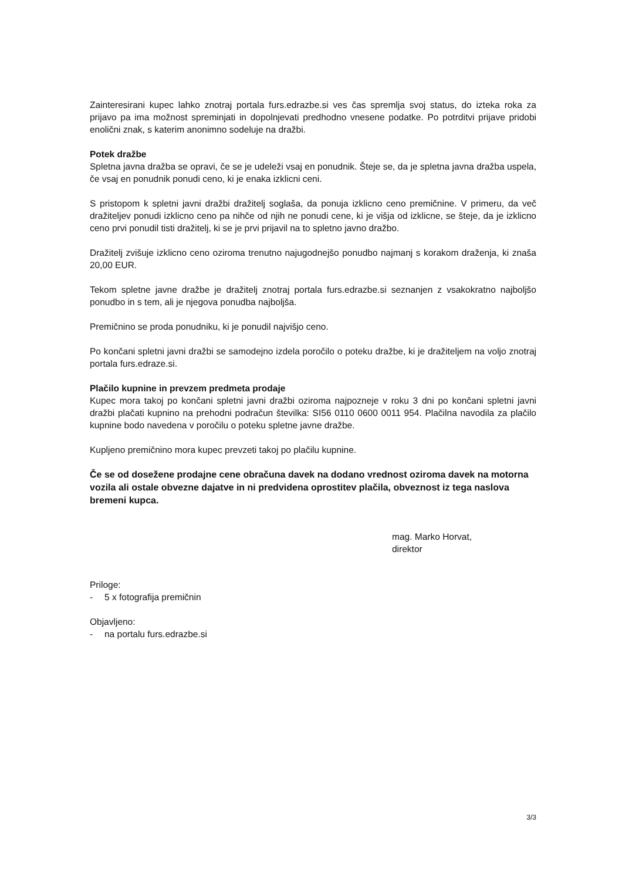Zainteresirani kupec lahko znotraj portala furs.edrazbe.si ves čas spremlja svoj status, do izteka roka za prijavo pa ima možnost spreminjati in dopolnjevati predhodno vnesene podatke. Po potrditvi prijave pridobi enolični znak, s katerim anonimno sodeluje na dražbi.
Potek dražbe
Spletna javna dražba se opravi, če se je udeleži vsaj en ponudnik. Šteje se, da je spletna javna dražba uspela, če vsaj en ponudnik ponudi ceno, ki je enaka izklicni ceni.
S pristopom k spletni javni dražbi dražitelj soglaša, da ponuja izklicno ceno premičnine. V primeru, da več dražiteljev ponudi izklicno ceno pa nihče od njih ne ponudi cene, ki je višja od izklicne, se šteje, da je izklicno ceno prvi ponudil tisti dražitelj, ki se je prvi prijavil na to spletno javno dražbo.
Dražitelj zvišuje izklicno ceno oziroma trenutno najugodnejšo ponudbo najmanj s korakom draženja, ki znaša 20,00 EUR.
Tekom spletne javne dražbe je dražitelj znotraj portala furs.edrazbe.si seznanjen z vsakokratno najboljšo ponudbo in s tem, ali je njegova ponudba najboljša.
Premičnino se proda ponudniku, ki je ponudil najvišjo ceno.
Po končani spletni javni dražbi se samodejno izdela poročilo o poteku dražbe, ki je dražiteljem na voljo znotraj portala furs.edraze.si.
Plačilo kupnine in prevzem predmeta prodaje
Kupec mora takoj po končani spletni javni dražbi oziroma najpozneje v roku 3 dni po končani spletni javni dražbi plačati kupnino na prehodni podračun številka: SI56 0110 0600 0011 954. Plačilna navodila za plačilo kupnine bodo navedena v poročilu o poteku spletne javne dražbe.
Kupljeno premičnino mora kupec prevzeti takoj po plačilu kupnine.
Če se od dosežene prodajne cene obračuna davek na dodano vrednost oziroma davek na motorna vozila ali ostale obvezne dajatve in ni predvidena oprostitev plačila, obveznost iz tega naslova bremeni kupca.
mag. Marko Horvat,
direktor
Priloge:
- 5 x fotografija premičnin
Objavljeno:
- na portalu furs.edrazbe.si
3/3